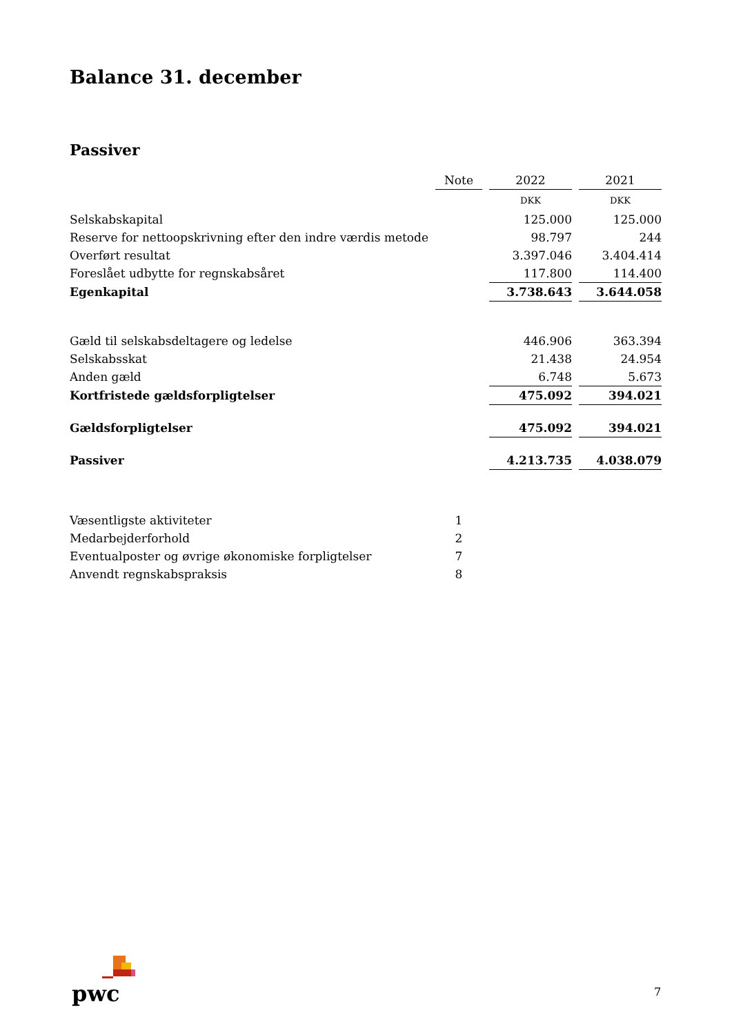Balance 31. december
Passiver
| | Note | | 2022 | | 2021 |
| | | | DKK | | DKK |
| Selskabskapital | | | 125.000 | | 125.000 |
| Reserve for nettoopskrivning efter den indre værdis metode | | | 98.797 | | 244 |
| Overført resultat | | | 3.397.046 | | 3.404.414 |
| Foreslået udbytte for regnskabsåret | | | 117.800 | | 114.400 |
| Egenkapital | | | 3.738.643 | | 3.644.058 |
| Gæld til selskabsdeltagere og ledelse | | | 446.906 | | 363.394 |
| Selskabsskat | | | 21.438 | | 24.954 |
| Anden gæld | | | 6.748 | | 5.673 |
| Kortfristede gældsforpligtelser | | | 475.092 | | 394.021 |
| Gældsforpligtelser | | | 475.092 | | 394.021 |
| Passiver | | | 4.213.735 | | 4.038.079 |
| Væsentligste aktiviteter | 1 | | | | |
| Medarbejderforhold | 2 | | | | |
| Eventualposter og øvrige økonomiske forpligtelser | 7 | | | | |
| Anvendt regnskabspraksis | 8 | | | | |
pwc
7